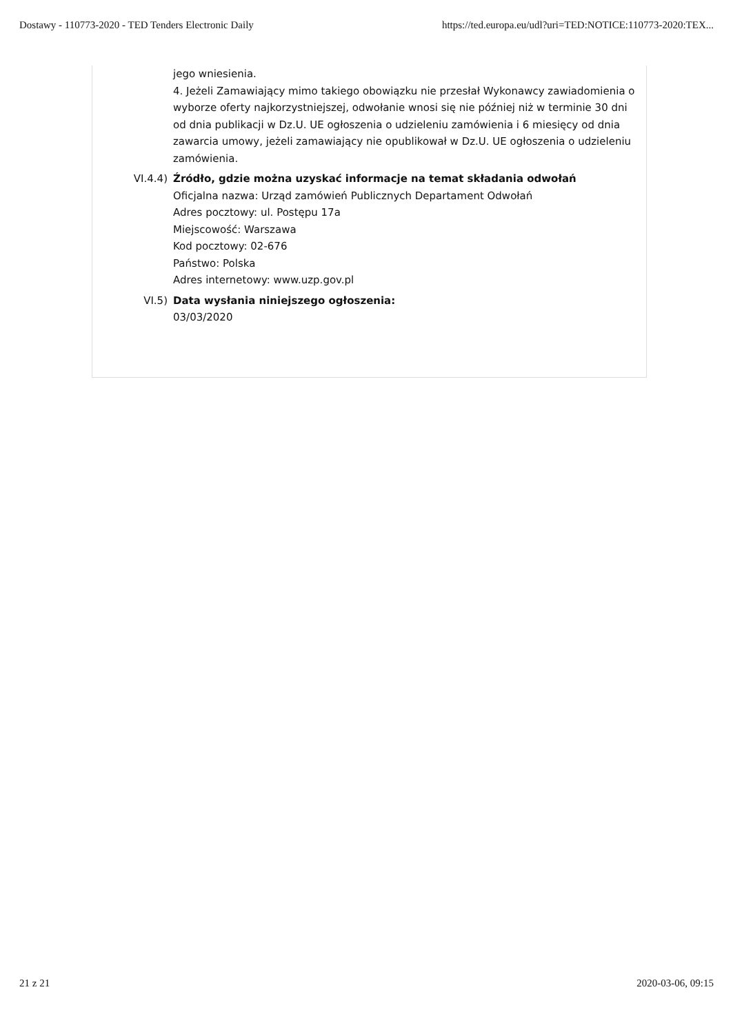Dostawy - 110773-2020 - TED Tenders Electronic Daily https://ted.europa.eu/udl?uri=TED:NOTICE:110773-2020:TEX...
jego wniesienia.
4. Jeżeli Zamawiający mimo takiego obowiązku nie przesłał Wykonawcy zawiadomienia o wyborze oferty najkorzystniejszej, odwołanie wnosi się nie później niż w terminie 30 dni od dnia publikacji w Dz.U. UE ogłoszenia o udzieleniu zamówienia i 6 miesięcy od dnia zawarcia umowy, jeżeli zamawiający nie opublikował w Dz.U. UE ogłoszenia o udzieleniu zamówienia.
VI.4.4) Źródło, gdzie można uzyskać informacje na temat składania odwołań
Oficjalna nazwa: Urząd zamówień Publicznych Departament Odwołań
Adres pocztowy: ul. Postępu 17a
Miejscowość: Warszawa
Kod pocztowy: 02-676
Państwo: Polska
Adres internetowy: www.uzp.gov.pl
VI.5) Data wysłania niniejszego ogłoszenia:
03/03/2020
21 z 21 2020-03-06, 09:15